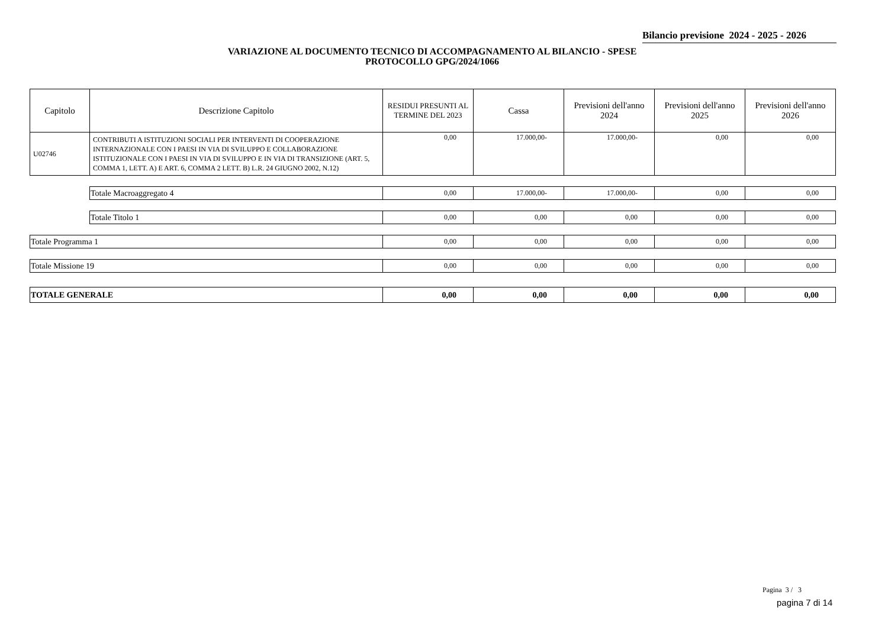Bilancio previsione 2024 - 2025 - 2026
VARIAZIONE AL DOCUMENTO TECNICO DI ACCOMPAGNAMENTO AL BILANCIO - SPESE
PROTOCOLLO GPG/2024/1066
| Capitolo | Descrizione Capitolo | RESIDUI PRESUNTI AL TERMINE DEL 2023 | Cassa | Previsioni dell'anno 2024 | Previsioni dell'anno 2025 | Previsioni dell'anno 2026 |
| --- | --- | --- | --- | --- | --- | --- |
| U02746 | CONTRIBUTI A ISTITUZIONI SOCIALI PER INTERVENTI DI COOPERAZIONE INTERNAZIONALE CON I PAESI IN VIA DI SVILUPPO E COLLABORAZIONE ISTITUZIONALE CON I PAESI IN VIA DI SVILUPPO E IN VIA DI TRANSIZIONE (ART. 5, COMMA 1, LETT. A) E ART. 6, COMMA 2 LETT. B) L.R. 24 GIUGNO 2002, N.12) | 0,00 | 17.000,00- | 17.000,00- | 0,00 | 0,00 |
| | Totale Macroaggregato 4 | 0,00 | 17.000,00- | 17.000,00- | 0,00 | 0,00 |
| | Totale Titolo 1 | 0,00 | 0,00 | 0,00 | 0,00 | 0,00 |
| Totale Programma 1 | | 0,00 | 0,00 | 0,00 | 0,00 | 0,00 |
| Totale Missione 19 | | 0,00 | 0,00 | 0,00 | 0,00 | 0,00 |
| TOTALE GENERALE | | 0,00 | 0,00 | 0,00 | 0,00 | 0,00 |
Pagina 3 / 3
pagina 7 di 14